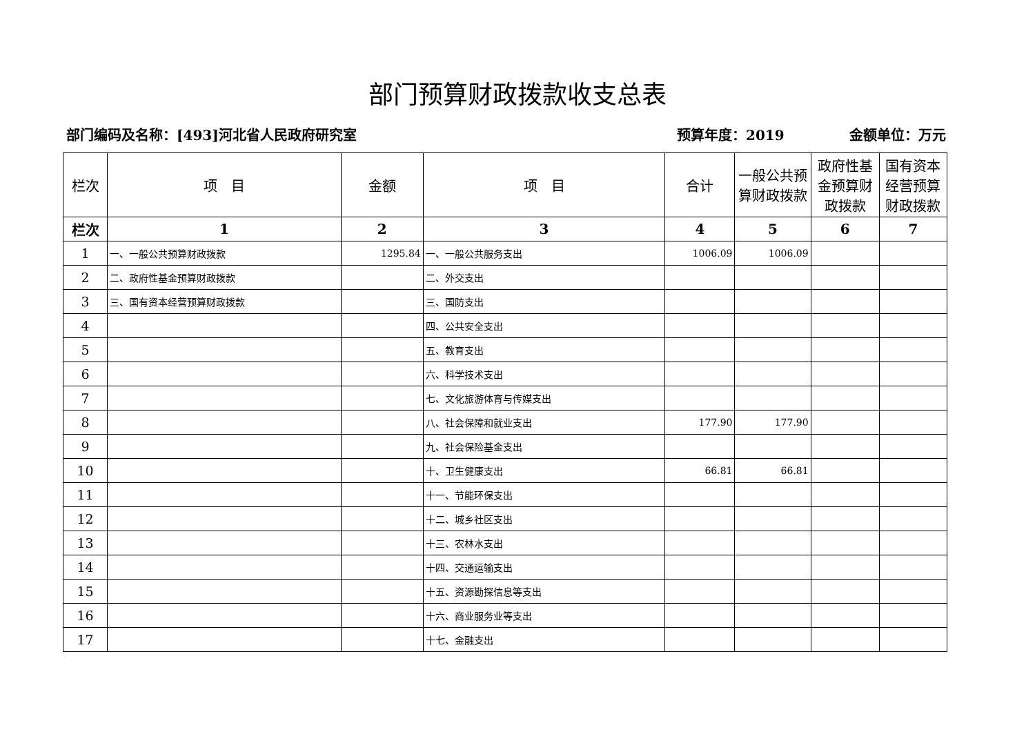部门预算财政拨款收支总表
部门编码及名称：[493]河北省人民政府研究室
预算年度：2019 金额单位：万元
| 栏次 | 项 目 | 金额 | 项 目 | 合计 | 一般公共预算财政拨款 | 政府性基金预算财政拨款 | 国有资本经营预算财政拨款 |
| --- | --- | --- | --- | --- | --- | --- | --- |
| 栏次 | 1 | 2 | 3 | 4 | 5 | 6 | 7 |
| 1 | 一、一般公共预算财政拨款 | 1295.84 | 一、一般公共服务支出 | 1006.09 | 1006.09 | | |
| 2 | 二、政府性基金预算财政拨款 | | 二、外交支出 | | | | |
| 3 | 三、国有资本经营预算财政拨款 | | 三、国防支出 | | | | |
| 4 | | | 四、公共安全支出 | | | | |
| 5 | | | 五、教育支出 | | | | |
| 6 | | | 六、科学技术支出 | | | | |
| 7 | | | 七、文化旅游体育与传媒支出 | | | | |
| 8 | | | 八、社会保障和就业支出 | 177.90 | 177.90 | | |
| 9 | | | 九、社会保险基金支出 | | | | |
| 10 | | | 十、卫生健康支出 | 66.81 | 66.81 | | |
| 11 | | | 十一、节能环保支出 | | | | |
| 12 | | | 十二、城乡社区支出 | | | | |
| 13 | | | 十三、农林水支出 | | | | |
| 14 | | | 十四、交通运输支出 | | | | |
| 15 | | | 十五、资源勘探信息等支出 | | | | |
| 16 | | | 十六、商业服务业等支出 | | | | |
| 17 | | | 十七、金融支出 | | | | |